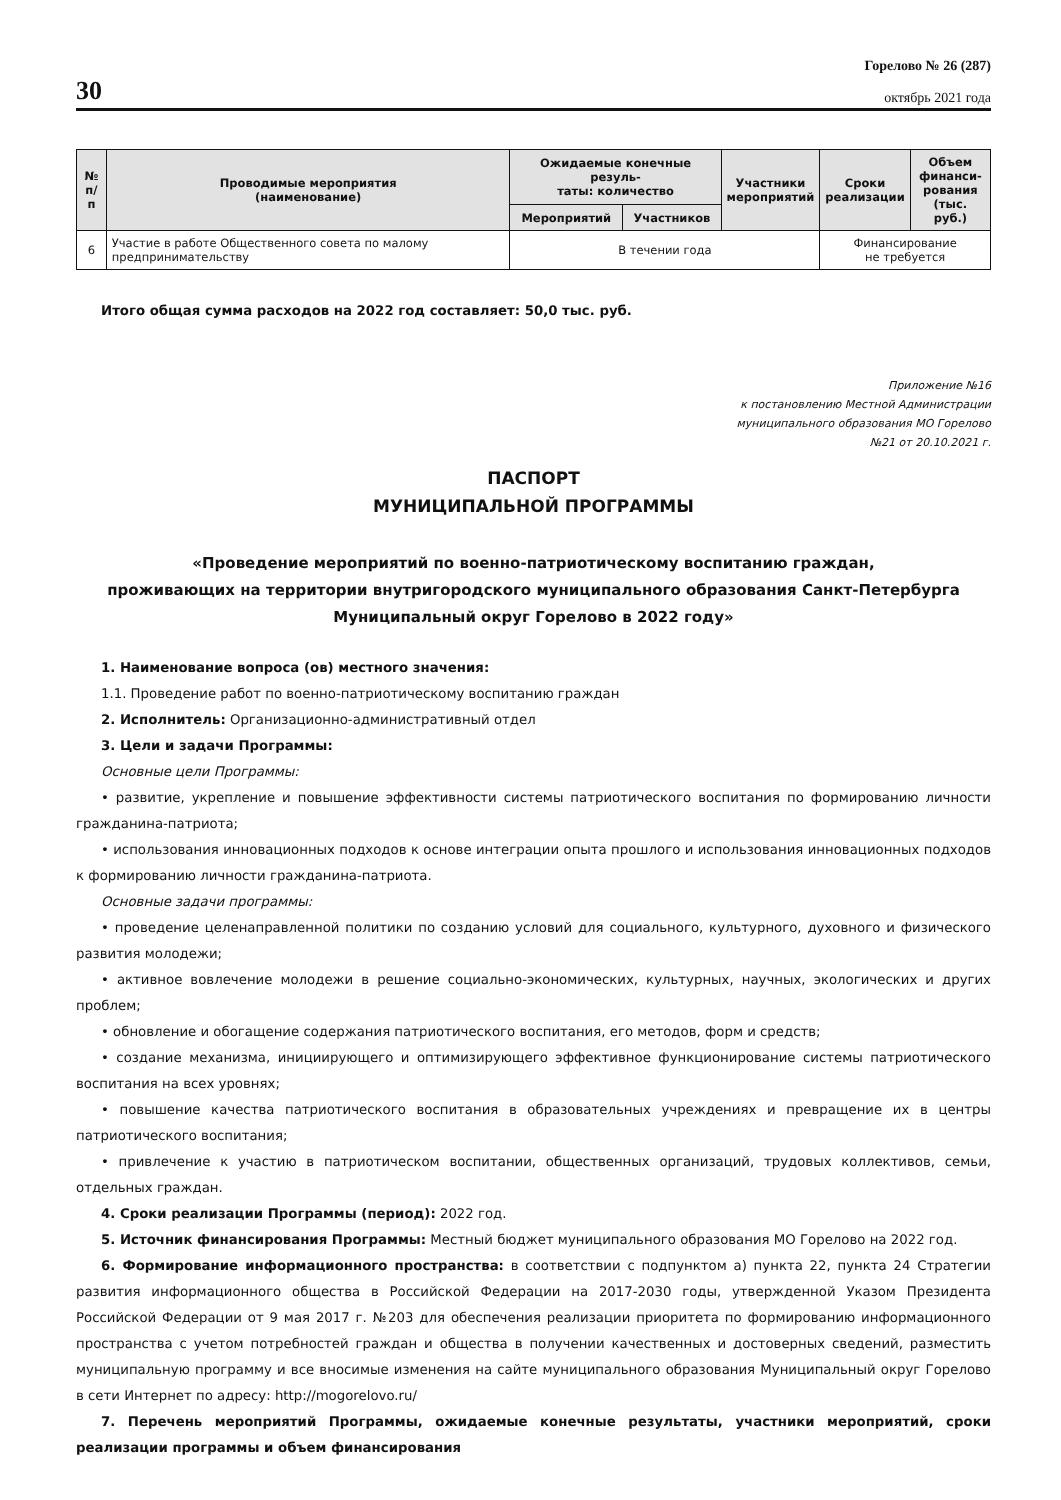30
Горелово № 26 (287)
октябрь 2021 года
| № п/п | Проводимые мероприятия (наименование) | Ожидаемые конечные резуль- таты: количество | | Участники мероприятий | Сроки реализации | Объем финанси- рования (тыс. руб.) |
| --- | --- | --- | --- | --- | --- | --- |
| | | Мероприятий | Участников | | | |
| 6 | Участие в работе Общественного совета по малому предпринимательству | В течении года | | | Финансирование не требуется | |
Итого общая сумма расходов на 2022 год составляет: 50,0 тыс. руб.
Приложение №16
к постановлению Местной Администрации
муниципального образования МО Горелово
№21 от 20.10.2021 г.
ПАСПОРТ
МУНИЦИПАЛЬНОЙ ПРОГРАММЫ
«Проведение мероприятий по военно-патриотическому воспитанию граждан,
проживающих на территории внутригородского муниципального образования Санкт-Петербурга
Муниципальный округ Горелово в 2022 году»
1. Наименование вопроса (ов) местного значения:
1.1. Проведение работ по военно-патриотическому воспитанию граждан
2. Исполнитель: Организационно-административный отдел
3. Цели и задачи Программы:
Основные цели Программы:
• развитие, укрепление и повышение эффективности системы патриотического воспитания по формированию личности гражданина-патриота;
• использования инновационных подходов к основе интеграции опыта прошлого и использования инновационных подходов к формированию личности гражданина-патриота.
Основные задачи программы:
• проведение целенаправленной политики по созданию условий для социального, культурного, духовного и физического развития молодежи;
• активное вовлечение молодежи в решение социально-экономических, культурных, научных, экологических и других проблем;
• обновление и обогащение содержания патриотического воспитания, его методов, форм и средств;
• создание механизма, инициирующего и оптимизирующего эффективное функционирование системы патриотического воспитания на всех уровнях;
• повышение качества патриотического воспитания в образовательных учреждениях и превращение их в центры патриотического воспитания;
• привлечение к участию в патриотическом воспитании, общественных организаций, трудовых коллективов, семьи, отдельных граждан.
4. Сроки реализации Программы (период): 2022 год.
5. Источник финансирования Программы: Местный бюджет муниципального образования МО Горелово на 2022 год.
6. Формирование информационного пространства: в соответствии с подпунктом а) пункта 22, пункта 24 Стратегии развития информационного общества в Российской Федерации на 2017-2030 годы, утвержденной Указом Президента Российской Федерации от 9 мая 2017 г. №203 для обеспечения реализации приоритета по формированию информационного пространства с учетом потребностей граждан и общества в получении качественных и достоверных сведений, разместить муниципальную программу и все вносимые изменения на сайте муниципального образования Муниципальный округ Горелово в сети Интернет по адресу: http://mogorelovo.ru/
7. Перечень мероприятий Программы, ожидаемые конечные результаты, участники мероприятий, сроки реализации программы и объем финансирования